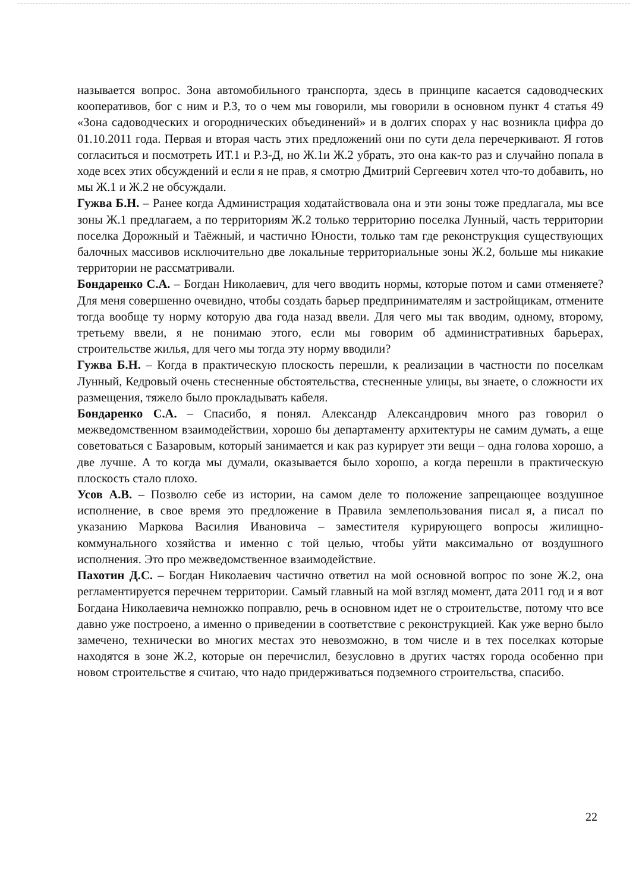называется вопрос. Зона автомобильного транспорта, здесь в принципе касается садоводческих кооперативов, бог с ним и Р.3, то о чем мы говорили, мы говорили в основном пункт 4 статья 49 «Зона садоводческих и огороднических объединений» и в долгих спорах у нас возникла цифра до 01.10.2011 года. Первая и вторая часть этих предложений они по сути дела перечеркивают. Я готов согласиться и посмотреть ИТ.1 и Р.3-Д, но Ж.1и Ж.2 убрать, это она как-то раз и случайно попала в ходе всех этих обсуждений и если я не прав, я смотрю Дмитрий Сергеевич хотел что-то добавить, но мы Ж.1 и Ж.2 не обсуждали.
Гужва Б.Н. – Ранее когда Администрация ходатайствовала она и эти зоны тоже предлагала, мы все зоны Ж.1 предлагаем, а по территориям Ж.2 только территорию поселка Лунный, часть территории поселка Дорожный и Таёжный, и частично Юности, только там где реконструкция существующих балочных массивов исключительно две локальные территориальные зоны Ж.2, больше мы никакие территории не рассматривали.
Бондаренко С.А. – Богдан Николаевич, для чего вводить нормы, которые потом и сами отменяете? Для меня совершенно очевидно, чтобы создать барьер предпринимателям и застройщикам, отмените тогда вообще ту норму которую два года назад ввели. Для чего мы так вводим, одному, второму, третьему ввели, я не понимаю этого, если мы говорим об административных барьерах, строительстве жилья, для чего мы тогда эту норму вводили?
Гужва Б.Н. – Когда в практическую плоскость перешли, к реализации в частности по поселкам Лунный, Кедровый очень стесненные обстоятельства, стесненные улицы, вы знаете, о сложности их размещения, тяжело было прокладывать кабеля.
Бондаренко С.А. – Спасибо, я понял. Александр Александрович много раз говорил о межведомственном взаимодействии, хорошо бы департаменту архитектуры не самим думать, а еще советоваться с Базаровым, который занимается и как раз курирует эти вещи – одна голова хорошо, а две лучше. А то когда мы думали, оказывается было хорошо, а когда перешли в практическую плоскость стало плохо.
Усов А.В. – Позволю себе из истории, на самом деле то положение запрещающее воздушное исполнение, в свое время это предложение в Правила землепользования писал я, а писал по указанию Маркова Василия Ивановича – заместителя курирующего вопросы жилищно-коммунального хозяйства и именно с той целью, чтобы уйти максимально от воздушного исполнения. Это про межведомственное взаимодействие.
Пахотин Д.С. – Богдан Николаевич частично ответил на мой основной вопрос по зоне Ж.2, она регламентируется перечнем территории. Самый главный на мой взгляд момент, дата 2011 год и я вот Богдана Николаевича немножко поправлю, речь в основном идет не о строительстве, потому что все давно уже построено, а именно о приведении в соответствие с реконструкцией. Как уже верно было замечено, технически во многих местах это невозможно, в том числе и в тех поселках которые находятся в зоне Ж.2, которые он перечислил, безусловно в других частях города особенно при новом строительстве я считаю, что надо придерживаться подземного строительства, спасибо.
22